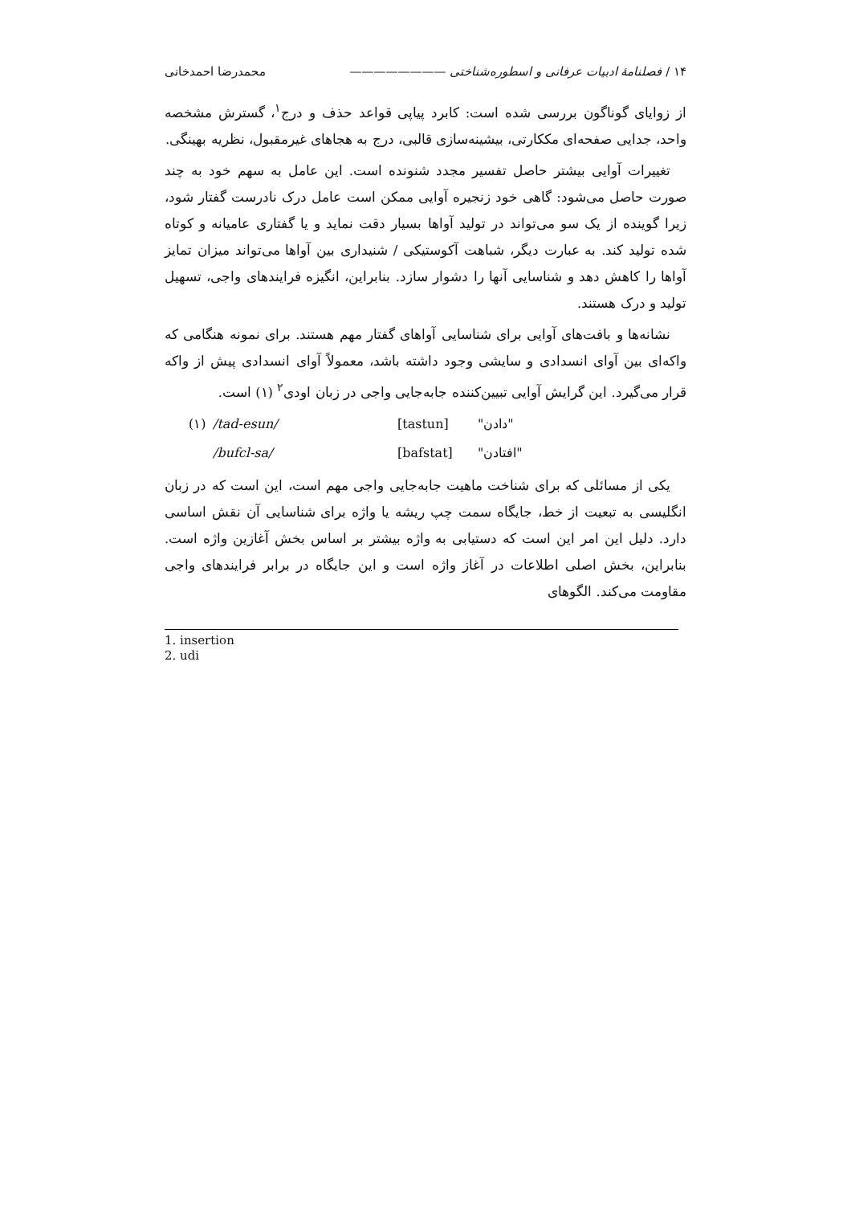۱۴ / فصلنامهٔ ادبیات عرفانی و اسطوره‌شناختی ———————— محمدرضا احمدخانی
از زوایای گوناگون بررسی شده است: کابرد پیاپی قواعد حذف و درج<sup>۱</sup>، گسترش مشخصه واحد، جدایی صفحه‌ای مککارتی، بیشینه‌سازی قالبی، درج به هجاهای غیرمقبول، نظریه بهینگی.
تغییرات آوایی بیشتر حاصل تفسیر مجدد شنونده است. این عامل به سهم خود به چند صورت حاصل می‌شود: گاهی خود زنجیره آوایی ممکن است عامل درک نادرست گفتار شود، زیرا گوینده از یک سو می‌تواند در تولید آواها بسیار دقت نماید و یا گفتاری عامیانه و کوتاه شده تولید کند. به عبارت دیگر، شباهت آکوستیکی / شنیداری بین آواها می‌تواند میزان تمایز آواها را کاهش دهد و شناسایی آنها را دشوار سازد. بنابراین، انگیزه فرایندهای واجی، تسهیل تولید و درک هستند.
نشانه‌ها و بافت‌های آوایی برای شناسایی آواهای گفتار مهم هستند. برای نمونه هنگامی که واکه‌ای بین آوای انسدادی و سایشی وجود داشته باشد، معمولاً آوای انسدادی پیش از واکه قرار می‌گیرد. این گرایش آوایی تبیین‌کننده جابه‌جایی واجی در زبان اودی<sup>۲</sup> (۱) است.
(۱) /tad-esun/ [tastun] "دادن"
/bufcl-sa/ [bafstat] "افتادن"
یکی از مسائلی که برای شناخت ماهیت جابه‌جایی واجی مهم است، این است که در زبان انگلیسی به تبعیت از خط، جایگاه سمت چپ ریشه یا واژه برای شناسایی آن نقش اساسی دارد. دلیل این امر این است که دستیابی به واژه بیشتر بر اساس بخش آغازین واژه است. بنابراین، بخش اصلی اطلاعات در آغاز واژه است و این جایگاه در برابر فرایندهای واجی مقاومت می‌کند. الگوهای
1. insertion
2. udi